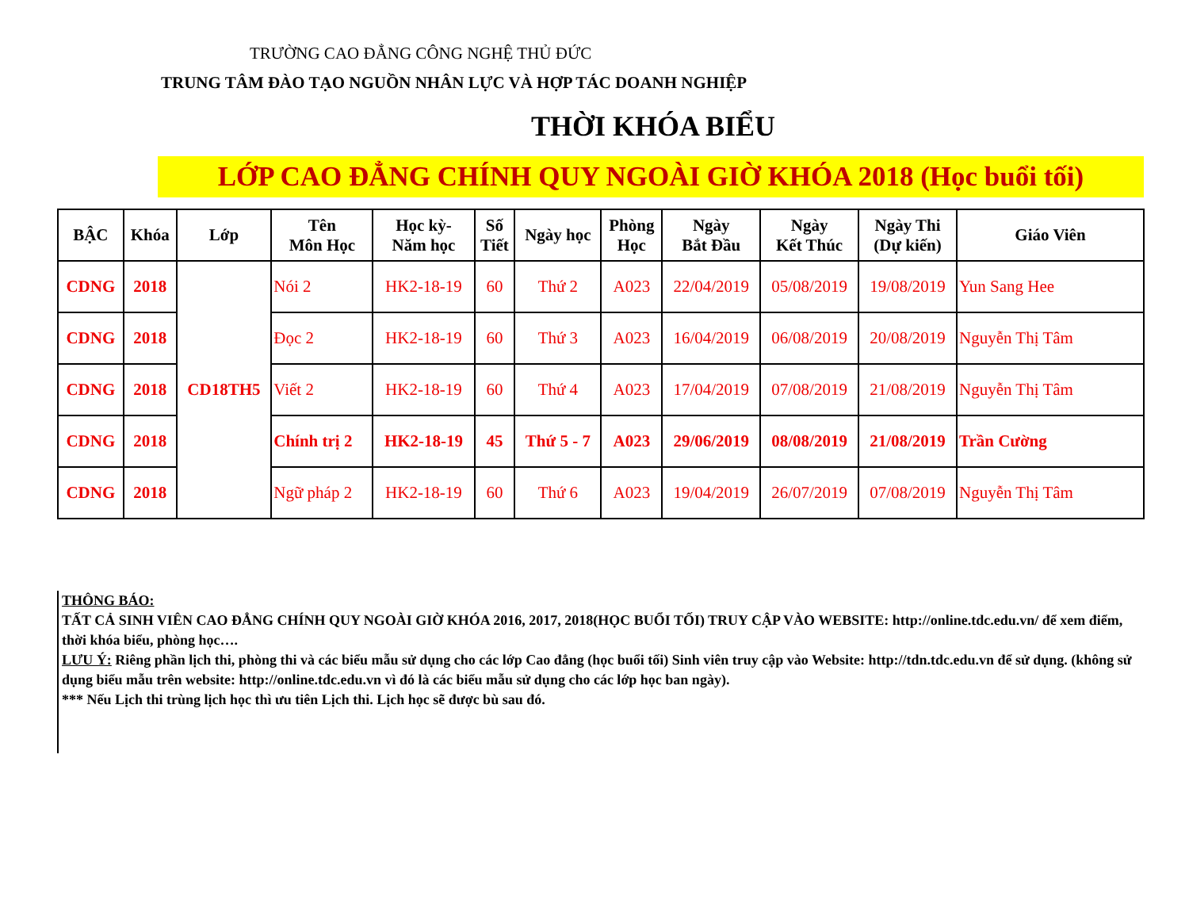TRƯỜNG CAO ĐẲNG CÔNG NGHỆ THỦ ĐỨC
TRUNG TÂM ĐÀO TẠO NGUỒN NHÂN LỰC VÀ HỢP TÁC DOANH NGHIỆP
THỜI KHÓA BIỂU
LỚP CAO ĐẲNG CHÍNH QUY NGOÀI GIỜ KHÓA 2018 (Học buổi tối)
| BẬC | Khóa | Lớp | Tên Môn Học | Học kỳ- Năm học | Số Tiết | Ngày học | Phòng Học | Ngày Bắt Đầu | Ngày Kết Thúc | Ngày Thi (Dự kiến) | Giáo Viên |
| --- | --- | --- | --- | --- | --- | --- | --- | --- | --- | --- | --- |
| CDNG | 2018 | CD18TH5 | Nói 2 | HK2-18-19 | 60 | Thứ 2 | A023 | 22/04/2019 | 05/08/2019 | 19/08/2019 | Yun Sang Hee |
| CDNG | 2018 | | Đọc 2 | HK2-18-19 | 60 | Thứ 3 | A023 | 16/04/2019 | 06/08/2019 | 20/08/2019 | Nguyễn Thị Tâm |
| CDNG | 2018 | | Viết 2 | HK2-18-19 | 60 | Thứ 4 | A023 | 17/04/2019 | 07/08/2019 | 21/08/2019 | Nguyễn Thị Tâm |
| CDNG | 2018 | | Chính trị 2 | HK2-18-19 | 45 | Thứ 5 - 7 | A023 | 29/06/2019 | 08/08/2019 | 21/08/2019 | Trần Cường |
| CDNG | 2018 | | Ngữ pháp 2 | HK2-18-19 | 60 | Thứ 6 | A023 | 19/04/2019 | 26/07/2019 | 07/08/2019 | Nguyễn Thị Tâm |
THÔNG BÁO:
TẤT CẢ SINH VIÊN CAO ĐẲNG CHÍNH QUY NGOÀI GIỜ KHÓA 2016, 2017, 2018(HỌC BUỔI TỐI) TRUY CẬP VÀO WEBSITE: http://online.tdc.edu.vn/ để xem điểm, thời khóa biểu, phòng học….
LƯU Ý: Riêng phần lịch thi, phòng thi và các biểu mẫu sử dụng cho các lớp Cao đẳng (học buổi tối) Sinh viên truy cập vào Website: http://tdn.tdc.edu.vn để sử dụng. (không sử dụng biểu mẫu trên website: http://online.tdc.edu.vn vì đó là các biểu mẫu sử dụng cho các lớp học ban ngày).
*** Nếu Lịch thi trùng lịch học thì ưu tiên Lịch thi. Lịch học sẽ được bù sau đó.